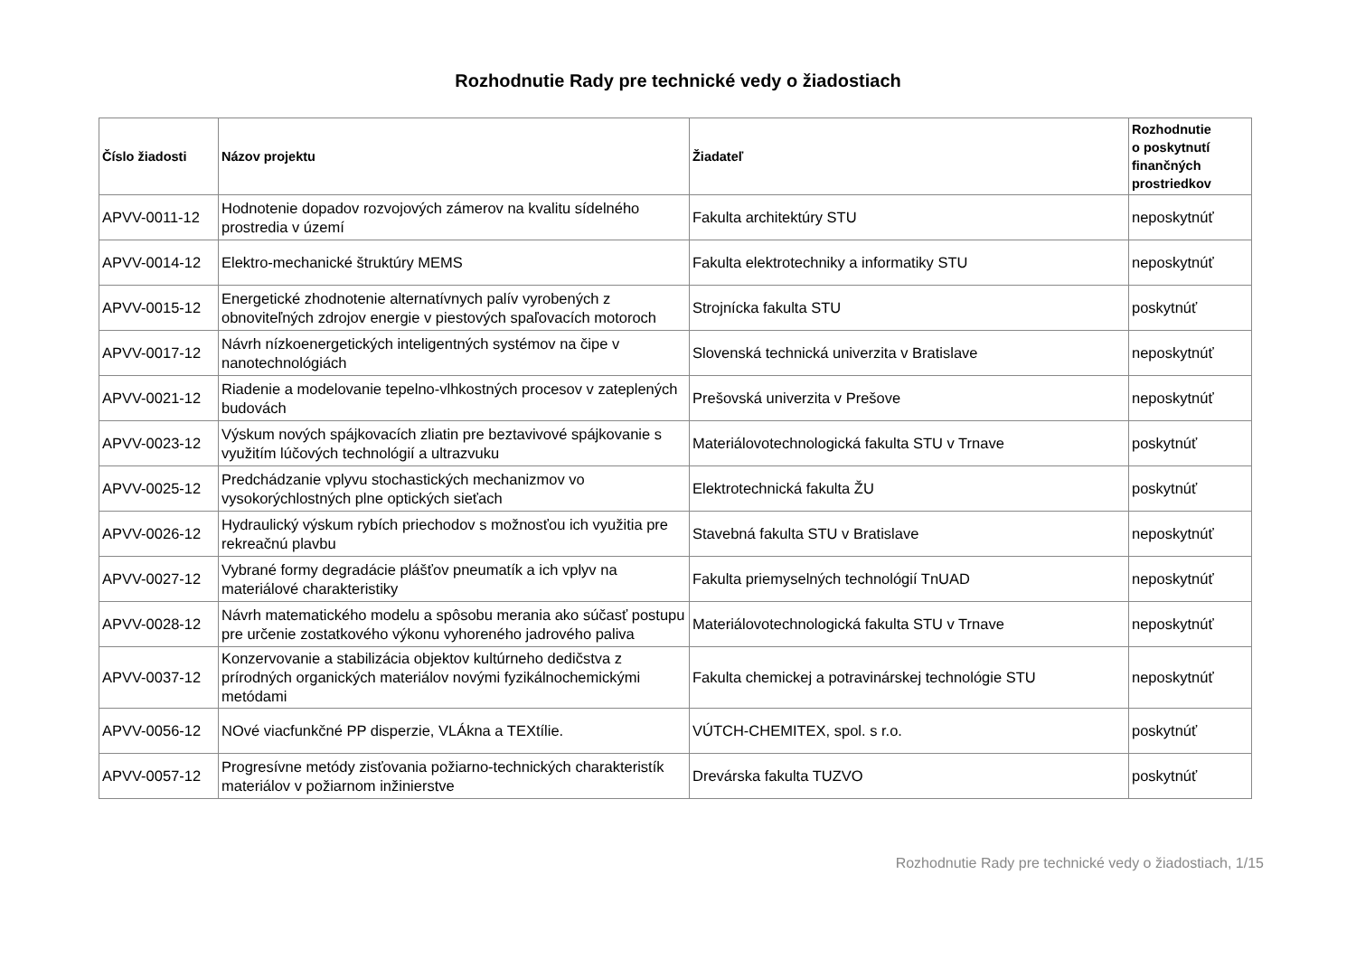Rozhodnutie Rady pre technické vedy o žiadostiach
| Číslo žiadosti | Názov projektu | Žiadateľ | Rozhodnutie o poskytnutí finančných prostriedkov |
| --- | --- | --- | --- |
| APVV-0011-12 | Hodnotenie dopadov rozvojových zámerov na kvalitu sídelného prostredia v území | Fakulta architektúry STU | neposkytnúť |
| APVV-0014-12 | Elektro-mechanické štruktúry MEMS | Fakulta elektrotechniky a informatiky STU | neposkytnúť |
| APVV-0015-12 | Energetické zhodnotenie alternatívnych palív vyrobených z obnoviteľných zdrojov energie v piestových spaľovacích motoroch | Strojnícka fakulta STU | poskytnúť |
| APVV-0017-12 | Návrh nízkoenergetických inteligentných systémov na čipe v nanotechnológiách | Slovenská technická univerzita v Bratislave | neposkytnúť |
| APVV-0021-12 | Riadenie a modelovanie tepelno-vlhkostných procesov v zateplených budovách | Prešovská univerzita v Prešove | neposkytnúť |
| APVV-0023-12 | Výskum nových spájkovacích zliatin pre beztavivové spájkovanie s využitím lúčových technológií a ultrazvuku | Materiálovotechnologická fakulta STU v Trnave | poskytnúť |
| APVV-0025-12 | Predchádzanie vplyvu stochastických mechanizmov vo vysokorýchlostných plne optických sieťach | Elektrotechnická fakulta ŽU | poskytnúť |
| APVV-0026-12 | Hydraulický výskum rybích priechodov s možnosťou ich využitia pre rekreačnú plavbu | Stavebná fakulta STU v Bratislave | neposkytnúť |
| APVV-0027-12 | Vybrané formy degradácie plášťov pneumatík a ich vplyv na materiálové charakteristiky | Fakulta priemyselných technológií TnUAD | neposkytnúť |
| APVV-0028-12 | Návrh matematického modelu a spôsobu merania ako súčasť postupu pre určenie zostatkového výkonu vyhoreného jadrového paliva | Materiálovotechnologická fakulta STU v Trnave | neposkytnúť |
| APVV-0037-12 | Konzervovanie a stabilizácia objektov kultúrneho dedičstva z prírodných organických materiálov novými fyzikálnochemickými metódami | Fakulta chemickej a potravinárskej technológie STU | neposkytnúť |
| APVV-0056-12 | NOvé viacfunkčné PP disperzie, VLÁkna a TEXtílie. | VÚTCH-CHEMITEX, spol. s r.o. | poskytnúť |
| APVV-0057-12 | Progresívne metódy zisťovania požiarno-technických charakteristík materiálov v požiarnom inžinierstve | Drevárska fakulta TUZVO | poskytnúť |
Rozhodnutie Rady pre technické vedy o žiadostiach, 1/15